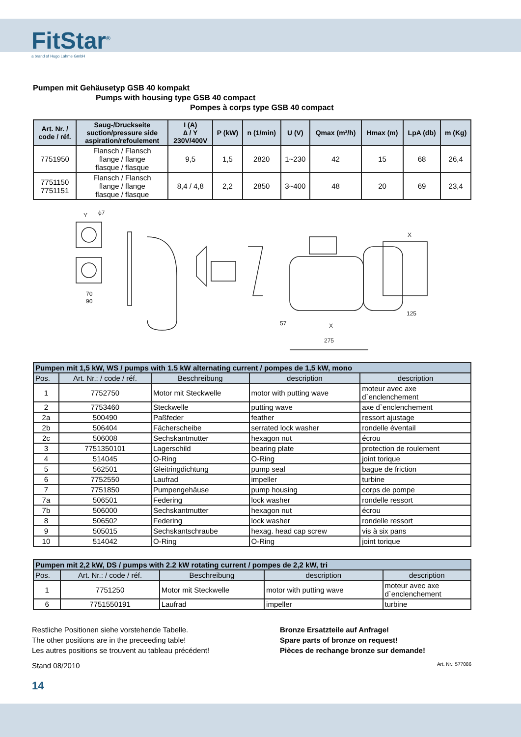FitStar<sup>®</sup>
a brand of Hugo Lahme GmbH
Pumpen mit Gehäusetyp GSB 40 kompakt
Pumps with housing type GSB 40 compact
Pompes à corps type GSB 40 compact
| Art. Nr. / code / réf. | Saug-/Druckseite suction/pressure side aspiration/refoulement | I (A) ∆ / Y 230V/400V | P (kW) | n (1/min) | U (V) | Qmax (m³/h) | Hmax (m) | LpA (db) | m (Kg) |
| --- | --- | --- | --- | --- | --- | --- | --- | --- | --- |
| 7751950 | Flansch / Flansch flange / flange flasque / flasque | 9,5 | 1,5 | 2820 | 1~230 | 42 | 15 | 68 | 26,4 |
| 7751150 7751151 | Flansch / Flansch flange / flange flasque / flasque | 8,4 / 4,8 | 2,2 | 2850 | 3~400 | 48 | 20 | 69 | 23,4 |
Y
ϕ7
70
90
57
275
125
X
X
| Pumpen mit 1,5 kW, WS / pumps with 1.5 kW alternating current / pompes de 1,5 kW, mono | | | | |
| Pos. | Art. Nr.: / code / réf. | Beschreibung | description | description |
| 1 | 7752750 | Motor mit Steckwelle | motor with putting wave | moteur avec axe d`enclenchement |
| 2 | 7753460 | Steckwelle | putting wave | axe d`enclenchement |
| 2a | 500490 | Paßfeder | feather | ressort ajustage |
| 2b | 506404 | Fächerscheibe | serrated lock washer | rondelle éventail |
| 2c | 506008 | Sechskantmutter | hexagon nut | écrou |
| 3 | 7751350101 | Lagerschild | bearing plate | protection de roulement |
| 4 | 514045 | O-Ring | O-Ring | joint torique |
| 5 | 562501 | Gleitringdichtung | pump seal | bague de friction |
| 6 | 7752550 | Laufrad | impeller | turbine |
| 7 | 7751850 | Pumpengehäuse | pump housing | corps de pompe |
| 7a | 506501 | Federing | lock washer | rondelle ressort |
| 7b | 506000 | Sechskantmutter | hexagon nut | écrou |
| 8 | 506502 | Federing | lock washer | rondelle ressort |
| 9 | 505015 | Sechskantschraube | hexag. head cap screw | vis à six pans |
| 10 | 514042 | O-Ring | O-Ring | joint torique |
| Pumpen mit 2,2 kW, DS / pumps with 2.2 kW rotating current / pompes de 2,2 kW, tri | | | | |
| Pos. | Art. Nr.: / code / réf. | Beschreibung | description | description |
| 1 | 7751250 | Motor mit Steckwelle | motor with putting wave | moteur avec axe d`enclenchement |
| 6 | 7751550191 | Laufrad | impeller | turbine |
Restliche Positionen siehe vorstehende Tabelle.
The other positions are in the preceeding table!
Les autres positions se trouvent au tableau précédent!
Bronze Ersatzteile auf Anfrage!
Spare parts of bronze on request!
Pièces de rechange bronze sur demande!
Stand 08/2010 Art. Nr.: 577086
14